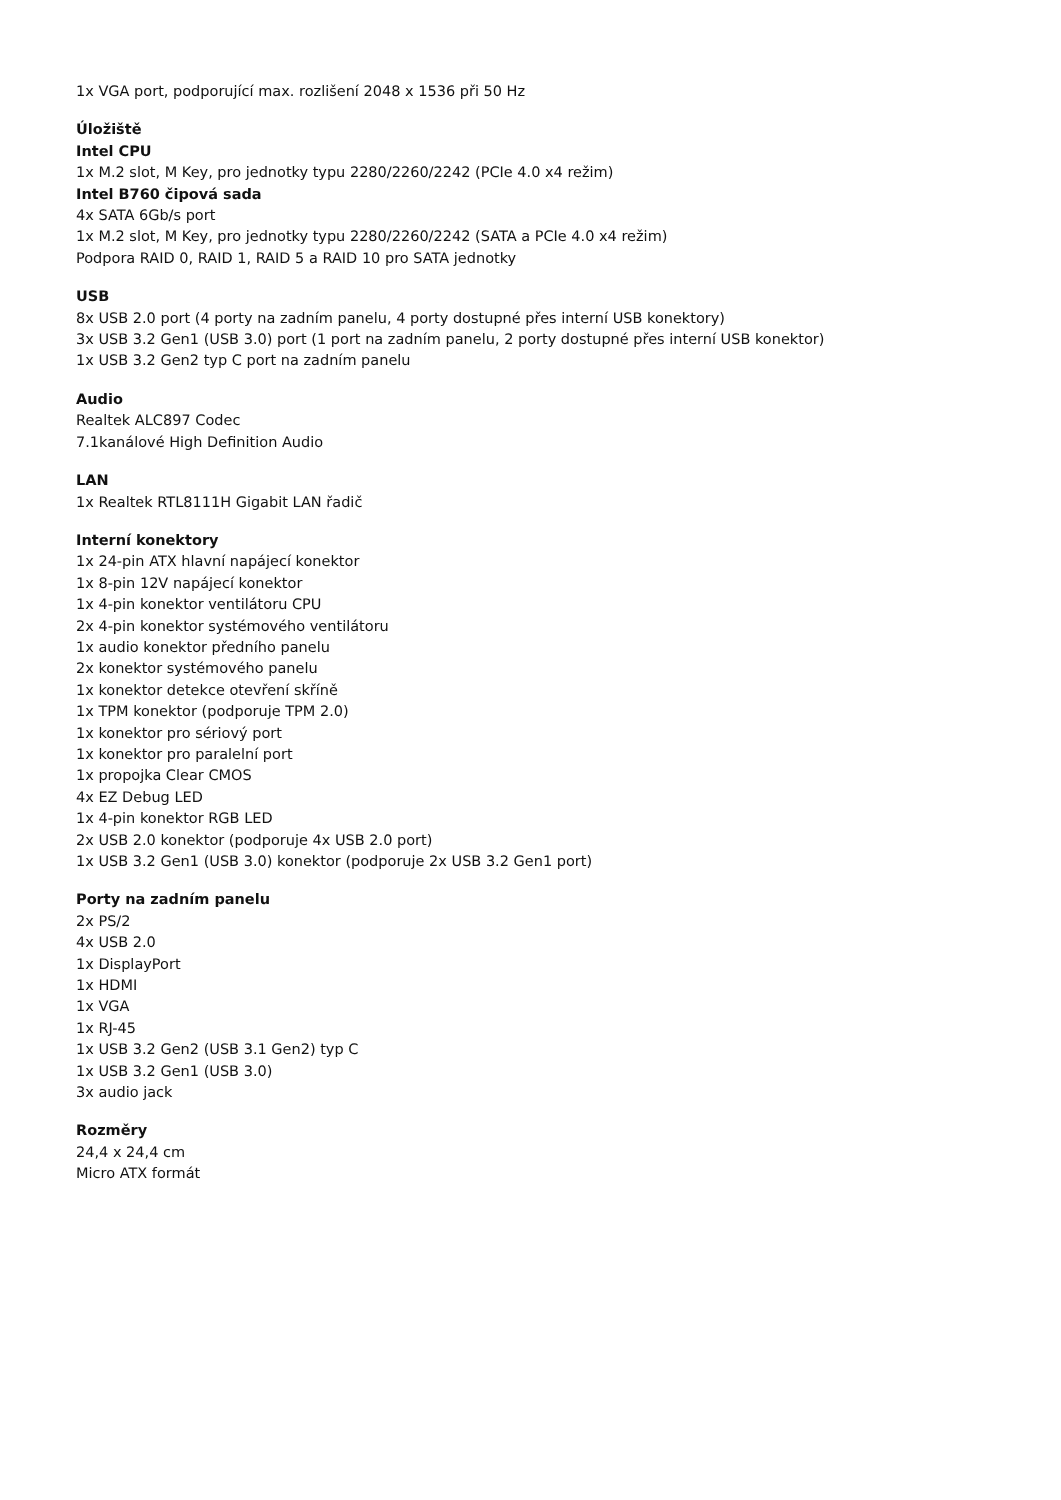1x VGA port, podporující max. rozlišení 2048 x 1536 při 50 Hz
Úložiště
Intel CPU
1x M.2 slot, M Key, pro jednotky typu 2280/2260/2242 (PCIe 4.0 x4 režim)
Intel B760 čipová sada
4x SATA 6Gb/s port
1x M.2 slot, M Key, pro jednotky typu 2280/2260/2242 (SATA a PCIe 4.0 x4 režim)
Podpora RAID 0, RAID 1, RAID 5 a RAID 10 pro SATA jednotky
USB
8x USB 2.0 port (4 porty na zadním panelu, 4 porty dostupné přes interní USB konektory)
3x USB 3.2 Gen1 (USB 3.0) port (1 port na zadním panelu, 2 porty dostupné přes interní USB konektor)
1x USB 3.2 Gen2 typ C port na zadním panelu
Audio
Realtek ALC897 Codec
7.1kanálové High Definition Audio
LAN
1x Realtek RTL8111H Gigabit LAN řadič
Interní konektory
1x 24-pin ATX hlavní napájecí konektor
1x 8-pin 12V napájecí konektor
1x 4-pin konektor ventilátoru CPU
2x 4-pin konektor systémového ventilátoru
1x audio konektor předního panelu
2x konektor systémového panelu
1x konektor detekce otevření skříně
1x TPM konektor (podporuje TPM 2.0)
1x konektor pro sériový port
1x konektor pro paralelní port
1x propojka Clear CMOS
4x EZ Debug LED
1x 4-pin konektor RGB LED
2x USB 2.0 konektor (podporuje 4x USB 2.0 port)
1x USB 3.2 Gen1 (USB 3.0) konektor (podporuje 2x USB 3.2 Gen1 port)
Porty na zadním panelu
2x PS/2
4x USB 2.0
1x DisplayPort
1x HDMI
1x VGA
1x RJ-45
1x USB 3.2 Gen2 (USB 3.1 Gen2) typ C
1x USB 3.2 Gen1 (USB 3.0)
3x audio jack
Rozměry
24,4 x 24,4 cm
Micro ATX formát